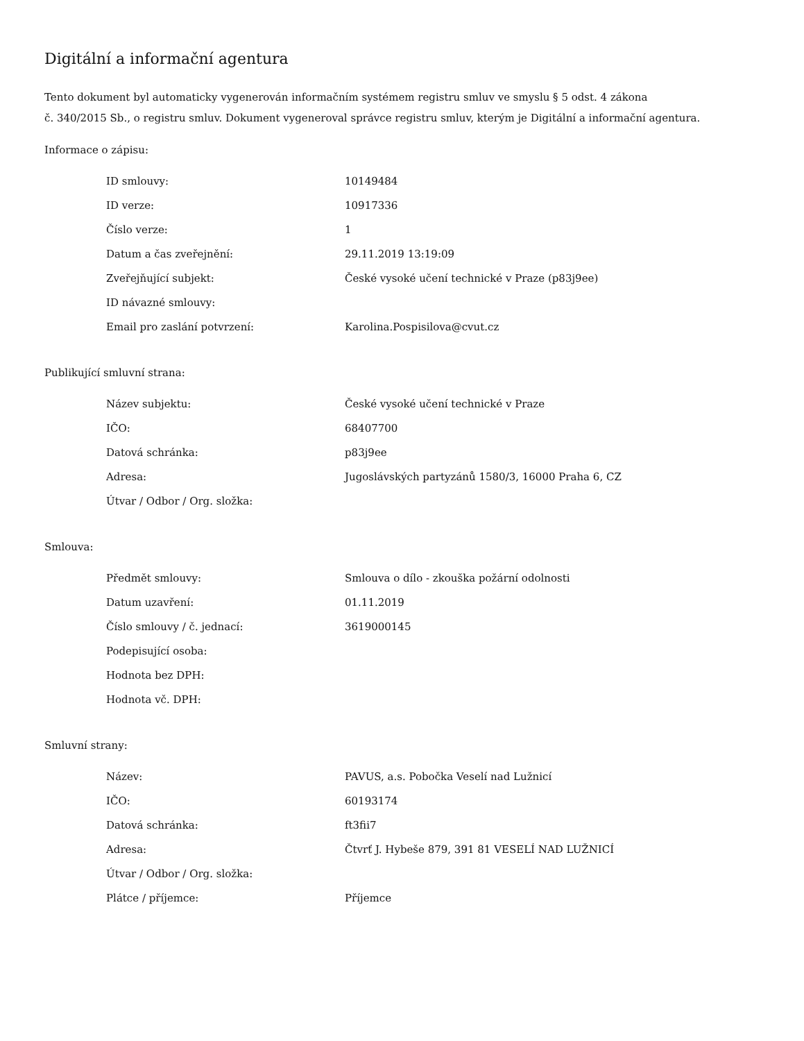Digitální a informační agentura
Tento dokument byl automaticky vygenerován informačním systémem registru smluv ve smyslu § 5 odst. 4 zákona
č. 340/2015 Sb., o registru smluv. Dokument vygeneroval správce registru smluv, kterým je Digitální a informační agentura.
Informace o zápisu:
| ID smlouvy: | 10149484 |
| ID verze: | 10917336 |
| Číslo verze: | 1 |
| Datum a čas zveřejnění: | 29.11.2019 13:19:09 |
| Zveřejňující subjekt: | České vysoké učení technické v Praze (p83j9ee) |
| ID návazné smlouvy: | |
| Email pro zaslání potvrzení: | Karolina.Pospisilova@cvut.cz |
Publikující smluvní strana:
| Název subjektu: | České vysoké učení technické v Praze |
| IČO: | 68407700 |
| Datová schránka: | p83j9ee |
| Adresa: | Jugoslávských partyzánů 1580/3, 16000 Praha 6, CZ |
| Útvar / Odbor / Org. složka: | |
Smlouva:
| Předmět smlouvy: | Smlouva o dílo - zkouška požární odolnosti |
| Datum uzavření: | 01.11.2019 |
| Číslo smlouvy / č. jednací: | 3619000145 |
| Podepisující osoba: | |
| Hodnota bez DPH: | |
| Hodnota vč. DPH: | |
Smluvní strany:
| Název: | PAVUS, a.s. Pobočka Veselí nad Lužnicí |
| IČO: | 60193174 |
| Datová schránka: | ft3fii7 |
| Adresa: | Čtvrť J. Hybeše 879, 391 81 VESELÍ NAD LUŽNICÍ |
| Útvar / Odbor / Org. složka: | |
| Plátce / příjemce: | Příjemce |